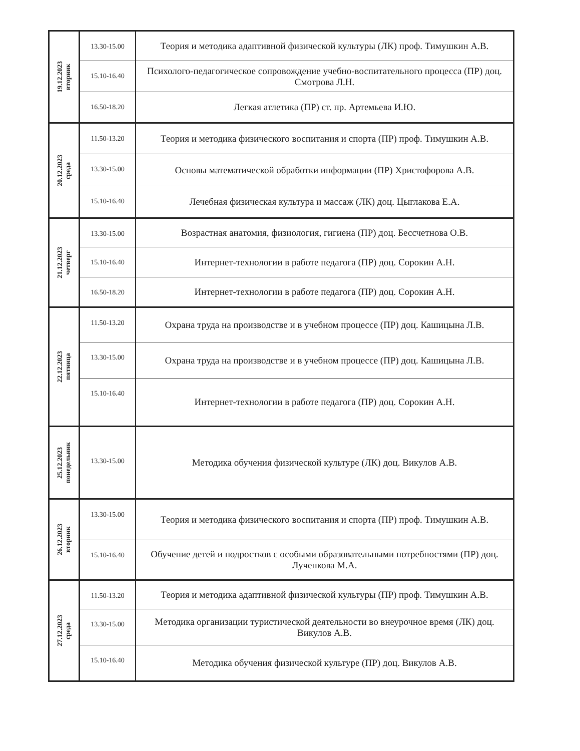| 19.12.2023 вторник | 13.30-15.00 | Теория и методика адаптивной физической культуры (ЛК) проф. Тимушкин А.В. |
| | 15.10-16.40 | Психолого-педагогическое сопровождение учебно-воспитательного процесса (ПР) доц. Смотрова Л.Н. |
| | 16.50-18.20 | Легкая атлетика (ПР) ст. пр. Артемьева И.Ю. |
| 20.12.2023 среда | 11.50-13.20 | Теория и методика физического воспитания и спорта (ПР) проф. Тимушкин А.В. |
| | 13.30-15.00 | Основы математической обработки информации (ПР) Христофорова А.В. |
| | 15.10-16.40 | Лечебная физическая культура и массаж (ЛК) доц. Цыглакова Е.А. |
| 21.12.2023 четверг | 13.30-15.00 | Возрастная анатомия, физиология, гигиена (ПР) доц. Бессчетнова О.В. |
| | 15.10-16.40 | Интернет-технологии в работе педагога (ПР) доц. Сорокин А.Н. |
| | 16.50-18.20 | Интернет-технологии в работе педагога (ПР) доц. Сорокин А.Н. |
| 22.12.2023 пятница | 11.50-13.20 | Охрана труда на производстве и в учебном процессе (ПР) доц. Кашицына Л.В. |
| | 13.30-15.00 | Охрана труда на производстве и в учебном процессе (ПР) доц. Кашицына Л.В. |
| | 15.10-16.40 | Интернет-технологии в работе педагога (ПР) доц. Сорокин А.Н. |
| 25.12.2023 понедельник | 13.30-15.00 | Методика обучения физической культуре (ЛК) доц. Викулов А.В. |
| 26.12.2023 вторник | 13.30-15.00 | Теория и методика физического воспитания и спорта (ПР) проф. Тимушкин А.В. |
| | 15.10-16.40 | Обучение детей и подростков с особыми образовательными потребностями (ПР) доц. Лученкова М.А. |
| 27.12.2023 среда | 11.50-13.20 | Теория и методика адаптивной физической культуры (ПР) проф. Тимушкин А.В. |
| | 13.30-15.00 | Методика организации туристической деятельности во внеурочное время (ЛК) доц. Викулов А.В. |
| | 15.10-16.40 | Методика обучения физической культуре (ПР) доц. Викулов А.В. |